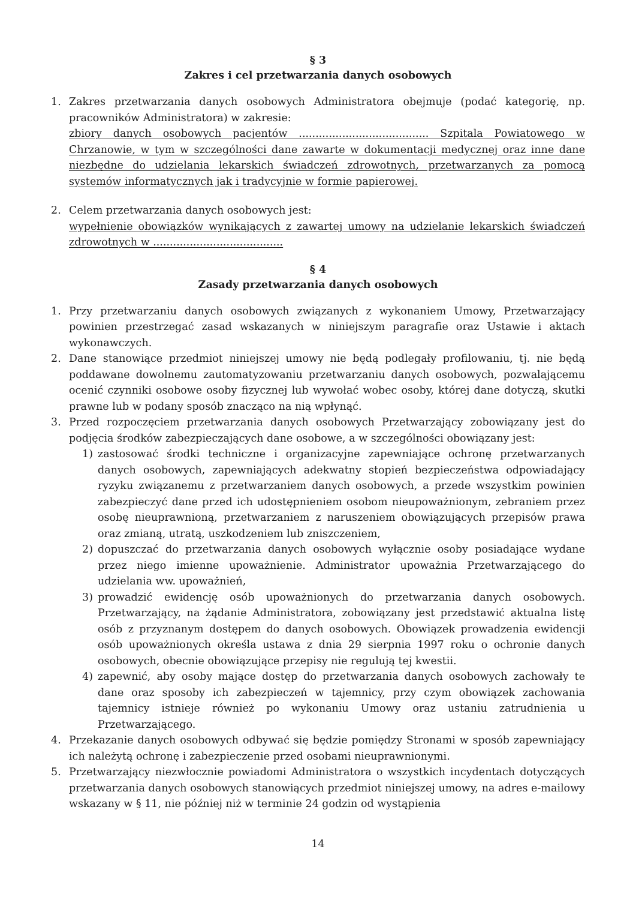§ 3
Zakres i cel przetwarzania danych osobowych
1. Zakres przetwarzania danych osobowych Administratora obejmuje (podać kategorię, np. pracowników Administratora) w zakresie:
zbiory danych osobowych pacjentów ....................................... Szpitala Powiatowego w Chrzanowie, w tym w szczególności dane zawarte w dokumentacji medycznej oraz inne dane niezbędne do udzielania lekarskich świadczeń zdrowotnych, przetwarzanych za pomocą systemów informatycznych jak i tradycyjnie w formie papierowej.
2. Celem przetwarzania danych osobowych jest:
wypełnienie obowiązków wynikających z zawartej umowy na udzielanie lekarskich świadczeń zdrowotnych w .......................................
§ 4
Zasady przetwarzania danych osobowych
1. Przy przetwarzaniu danych osobowych związanych z wykonaniem Umowy, Przetwarzający powinien przestrzegać zasad wskazanych w niniejszym paragrafie oraz Ustawie i aktach wykonawczych.
2. Dane stanowiące przedmiot niniejszej umowy nie będą podlegały profilowaniu, tj. nie będą poddawane dowolnemu zautomatyzowaniu przetwarzaniu danych osobowych, pozwalającemu ocenić czynniki osobowe osoby fizycznej lub wywołać wobec osoby, której dane dotyczą, skutki prawne lub w podany sposób znacząco na nią wpłynąć.
3. Przed rozpoczęciem przetwarzania danych osobowych Przetwarzający zobowiązany jest do podjęcia środków zabezpieczających dane osobowe, a w szczególności obowiązany jest:
1) zastosować środki techniczne i organizacyjne zapewniające ochronę przetwarzanych danych osobowych, zapewniających adekwatny stopień bezpieczeństwa odpowiadający ryzyku związanemu z przetwarzaniem danych osobowych, a przede wszystkim powinien zabezpieczyć dane przed ich udostępnieniem osobom nieupoważnionym, zebraniem przez osobę nieuprawnioną, przetwarzaniem z naruszeniem obowiązujących przepisów prawa oraz zmianą, utratą, uszkodzeniem lub zniszczeniem,
2) dopuszczać do przetwarzania danych osobowych wyłącznie osoby posiadające wydane przez niego imienne upoważnienie. Administrator upoważnia Przetwarzającego do udzielania ww. upoważnień,
3) prowadzić ewidencję osób upoważnionych do przetwarzania danych osobowych. Przetwarzający, na żądanie Administratora, zobowiązany jest przedstawić aktualna listę osób z przyznanym dostępem do danych osobowych. Obowiązek prowadzenia ewidencji osób upoważnionych określa ustawa z dnia 29 sierpnia 1997 roku o ochronie danych osobowych, obecnie obowiązujące przepisy nie regulują tej kwestii.
4) zapewnić, aby osoby mające dostęp do przetwarzania danych osobowych zachowały te dane oraz sposoby ich zabezpieczeń w tajemnicy, przy czym obowiązek zachowania tajemnicy istnieje również po wykonaniu Umowy oraz ustaniu zatrudnienia u Przetwarzającego.
4. Przekazanie danych osobowych odbywać się będzie pomiędzy Stronami w sposób zapewniający ich należytą ochronę i zabezpieczenie przed osobami nieuprawnionymi.
5. Przetwarzający niezwłocznie powiadomi Administratora o wszystkich incydentach dotyczących przetwarzania danych osobowych stanowiących przedmiot niniejszej umowy, na adres e-mailowy wskazany w § 11, nie później niż w terminie 24 godzin od wystąpienia
14